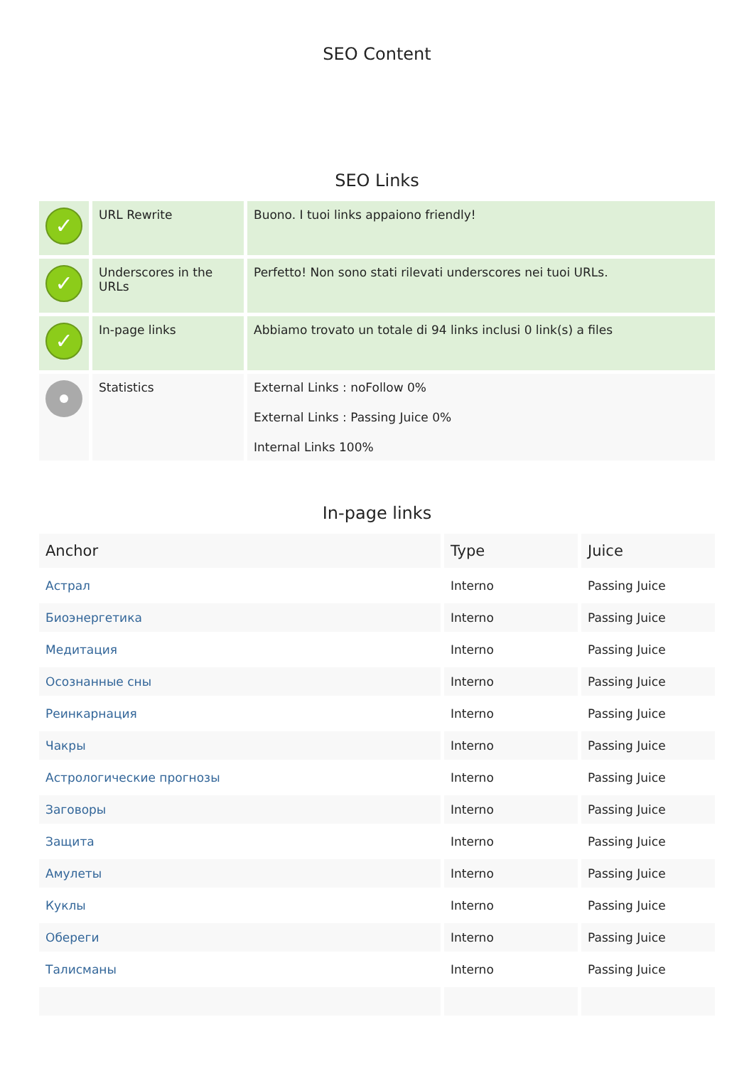SEO Content
SEO Links
| ✓ | URL Rewrite | Buono. I tuoi links appaiono friendly! |
| ✓ | Underscores in the URLs | Perfetto! Non sono stati rilevati underscores nei tuoi URLs. |
| ✓ | In-page links | Abbiamo trovato un totale di 94 links inclusi 0 link(s) a files |
| | Statistics | External Links : noFollow 0% External Links : Passing Juice 0% Internal Links 100% |
In-page links
| Anchor | Type | Juice |
| --- | --- | --- |
| Астрал | Interno | Passing Juice |
| Биоэнергетика | Interno | Passing Juice |
| Медитация | Interno | Passing Juice |
| Осознанные сны | Interno | Passing Juice |
| Реинкарнация | Interno | Passing Juice |
| Чакры | Interno | Passing Juice |
| Астрологические прогнозы | Interno | Passing Juice |
| Заговоры | Interno | Passing Juice |
| Защита | Interno | Passing Juice |
| Амулеты | Interno | Passing Juice |
| Куклы | Interno | Passing Juice |
| Обереги | Interno | Passing Juice |
| Талисманы | Interno | Passing Juice |